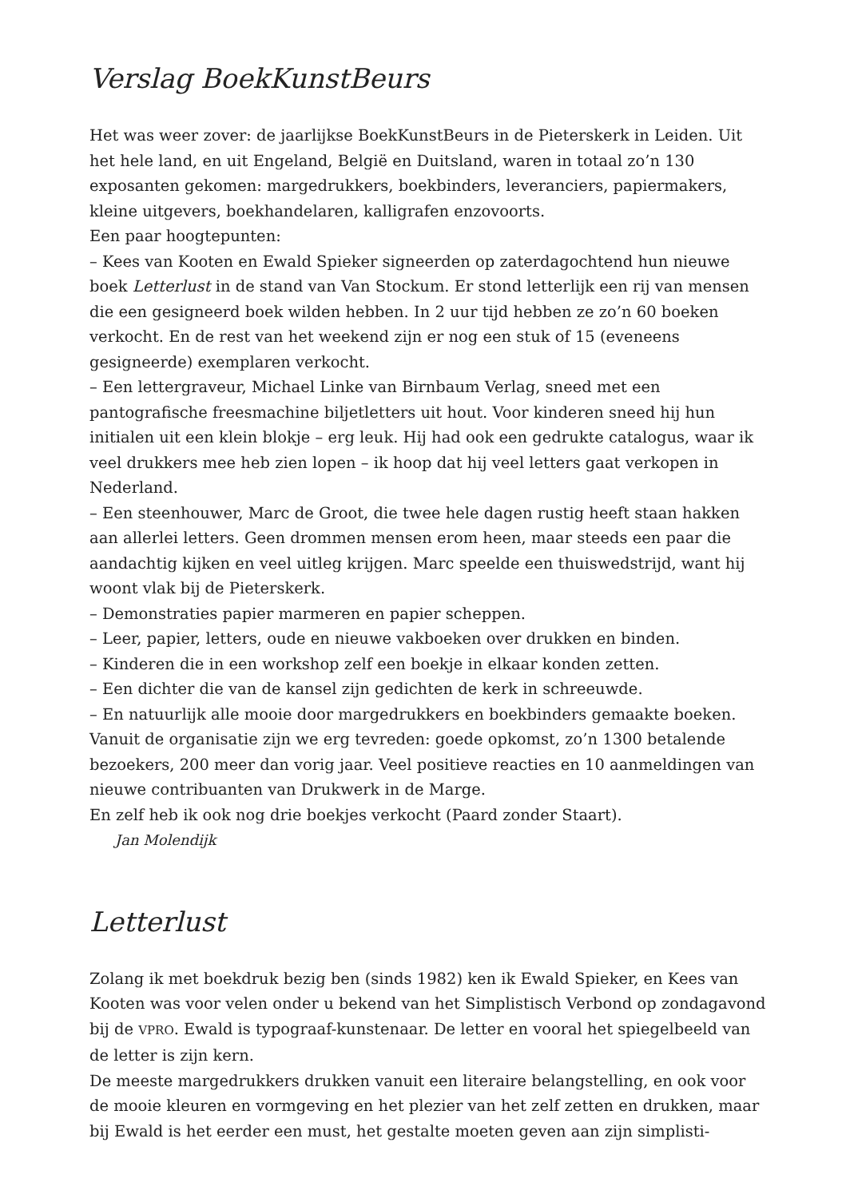Verslag BoekKunstBeurs
Het was weer zover: de jaarlijkse BoekKunstBeurs in de Pieterskerk in Leiden. Uit het hele land, en uit Engeland, België en Duitsland, waren in totaal zo’n 130 exposanten gekomen: margedrukkers, boekbinders, leveranciers, papiermakers, kleine uitgevers, boekhandelaren, kalligrafen enzovoorts.
Een paar hoogtepunten:
– Kees van Kooten en Ewald Spieker signeerden op zaterdagochtend hun nieuwe boek Letterlust in de stand van Van Stockum. Er stond letterlijk een rij van mensen die een gesigneerd boek wilden hebben. In 2 uur tijd hebben ze zo’n 60 boeken verkocht. En de rest van het weekend zijn er nog een stuk of 15 (eveneens gesigneerde) exemplaren verkocht.
– Een lettergraveur, Michael Linke van Birnbaum Verlag, sneed met een pantografische freesmachine biljetletters uit hout. Voor kinderen sneed hij hun initialen uit een klein blokje – erg leuk. Hij had ook een gedrukte catalogus, waar ik veel drukkers mee heb zien lopen – ik hoop dat hij veel letters gaat verkopen in Nederland.
– Een steenhouwer, Marc de Groot, die twee hele dagen rustig heeft staan hakken aan allerlei letters. Geen drommen mensen erom heen, maar steeds een paar die aandachtig kijken en veel uitleg krijgen. Marc speelde een thuiswedstrijd, want hij woont vlak bij de Pieterskerk.
– Demonstraties papier marmeren en papier scheppen.
– Leer, papier, letters, oude en nieuwe vakboeken over drukken en binden.
– Kinderen die in een workshop zelf een boekje in elkaar konden zetten.
– Een dichter die van de kansel zijn gedichten de kerk in schreeuwde.
– En natuurlijk alle mooie door margedrukkers en boekbinders gemaakte boeken.
Vanuit de organisatie zijn we erg tevreden: goede opkomst, zo’n 1300 betalende bezoekers, 200 meer dan vorig jaar. Veel positieve reacties en 10 aanmeldingen van nieuwe contribuanten van Drukwerk in de Marge.
En zelf heb ik ook nog drie boekjes verkocht (Paard zonder Staart).
Jan Molendijk
Letterlust
Zolang ik met boekdruk bezig ben (sinds 1982) ken ik Ewald Spieker, en Kees van Kooten was voor velen onder u bekend van het Simplistisch Verbond op zondagavond bij de VPRO. Ewald is typograaf-kunstenaar. De letter en vooral het spiegelbeeld van de letter is zijn kern.
De meeste margedrukkers drukken vanuit een literaire belangstelling, en ook voor de mooie kleuren en vormgeving en het plezier van het zelf zetten en drukken, maar bij Ewald is het eerder een must, het gestalte moeten geven aan zijn simplisti-